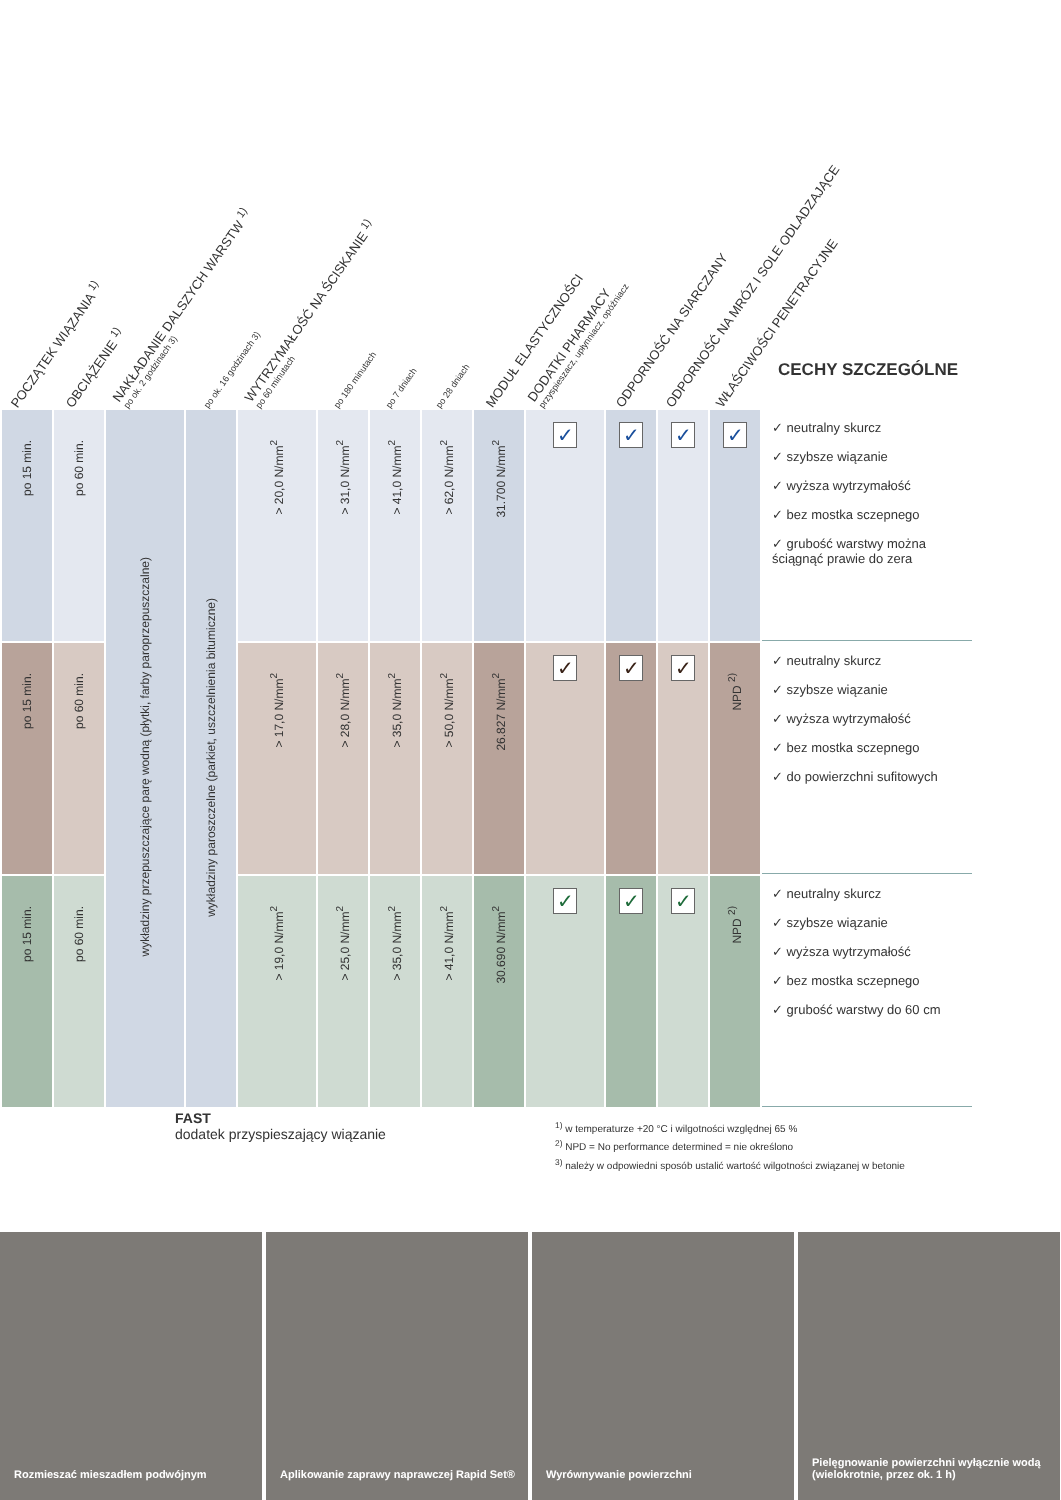POCZĄTEK WIĄZANIA <sup>1)</sup> OBCIĄŻENIE <sup>1)</sup> NAKŁADANIE DALSZYCH WARSTW <sup>1)</sup>
po ok. 2 godzinach 3)
po ok. 16 godzinach 3) WYTRZYMAŁOŚĆ NA ŚCISKANIE <sup>1)</sup>
po 60 minutach
po 180 minutach po 7 dniach po 28 dniach MODUŁ ELASTYCZNOŚCI DODATKI PHARMACY
przyspieszacz, upłynniacz, opóźniacz
ODPORNOŚĆ NA SIARCZANY ODPORNOŚĆ NA MRÓZ I SOLE ODLADZAJĄCE WŁAŚCIWOŚCI PENETRACYJNE
CECHY SZCZEGÓLNE
| po 15 min. | po 60 min. | wykładziny przepuszczające parę wodną (płytki, farby paroprzepuszczalne) | wykładziny paroszczelne (parkiet, uszczelnienia bitumiczne) | > 20,0 N/mm<sup>2</sup> | > 31,0 N/mm<sup>2</sup> | > 41,0 N/mm<sup>2</sup> | > 62,0 N/mm<sup>2</sup> | 31.700 N/mm<sup>2</sup> | ✓ | ✓ | ✓ | ✓ | ✓ neutralny skurcz ✓ szybsze wiązanie ✓ wyższa wytrzymałość ✓ bez mostka sczepnego ✓ grubość warstwy można ściągnąć prawie do zera |
| po 15 min. | po 60 min. | | | > 17,0 N/mm<sup>2</sup> | > 28,0 N/mm<sup>2</sup> | > 35,0 N/mm<sup>2</sup> | > 50,0 N/mm<sup>2</sup> | 26.827 N/mm<sup>2</sup> | ✓ | ✓ | ✓ | NPD <sup>2)</sup> | ✓ neutralny skurcz ✓ szybsze wiązanie ✓ wyższa wytrzymałość ✓ bez mostka sczepnego ✓ do powierzchni sufitowych |
| po 15 min. | po 60 min. | | | > 19,0 N/mm<sup>2</sup> | > 25,0 N/mm<sup>2</sup> | > 35,0 N/mm<sup>2</sup> | > 41,0 N/mm<sup>2</sup> | 30.690 N/mm<sup>2</sup> | ✓ | ✓ | ✓ | NPD <sup>2)</sup> | ✓ neutralny skurcz ✓ szybsze wiązanie ✓ wyższa wytrzymałość ✓ bez mostka sczepnego ✓ grubość warstwy do 60 cm |
FAST
dodatek przyspieszający wiązanie
<sup>1)</sup> w temperaturze +20 °C i wilgotności względnej 65 %
<sup>2)</sup> NPD = No performance determined = nie określono
<sup>3)</sup> należy w odpowiedni sposób ustalić wartość wilgotności związanej w betonie
Rozmieszać mieszadłem podwójnym Aplikowanie zaprawy naprawczej Rapid Set®
Wyrównywanie powierzchni Pielęgnowanie powierzchni wyłącznie wodą (wielokrotnie, przez ok. 1 h)